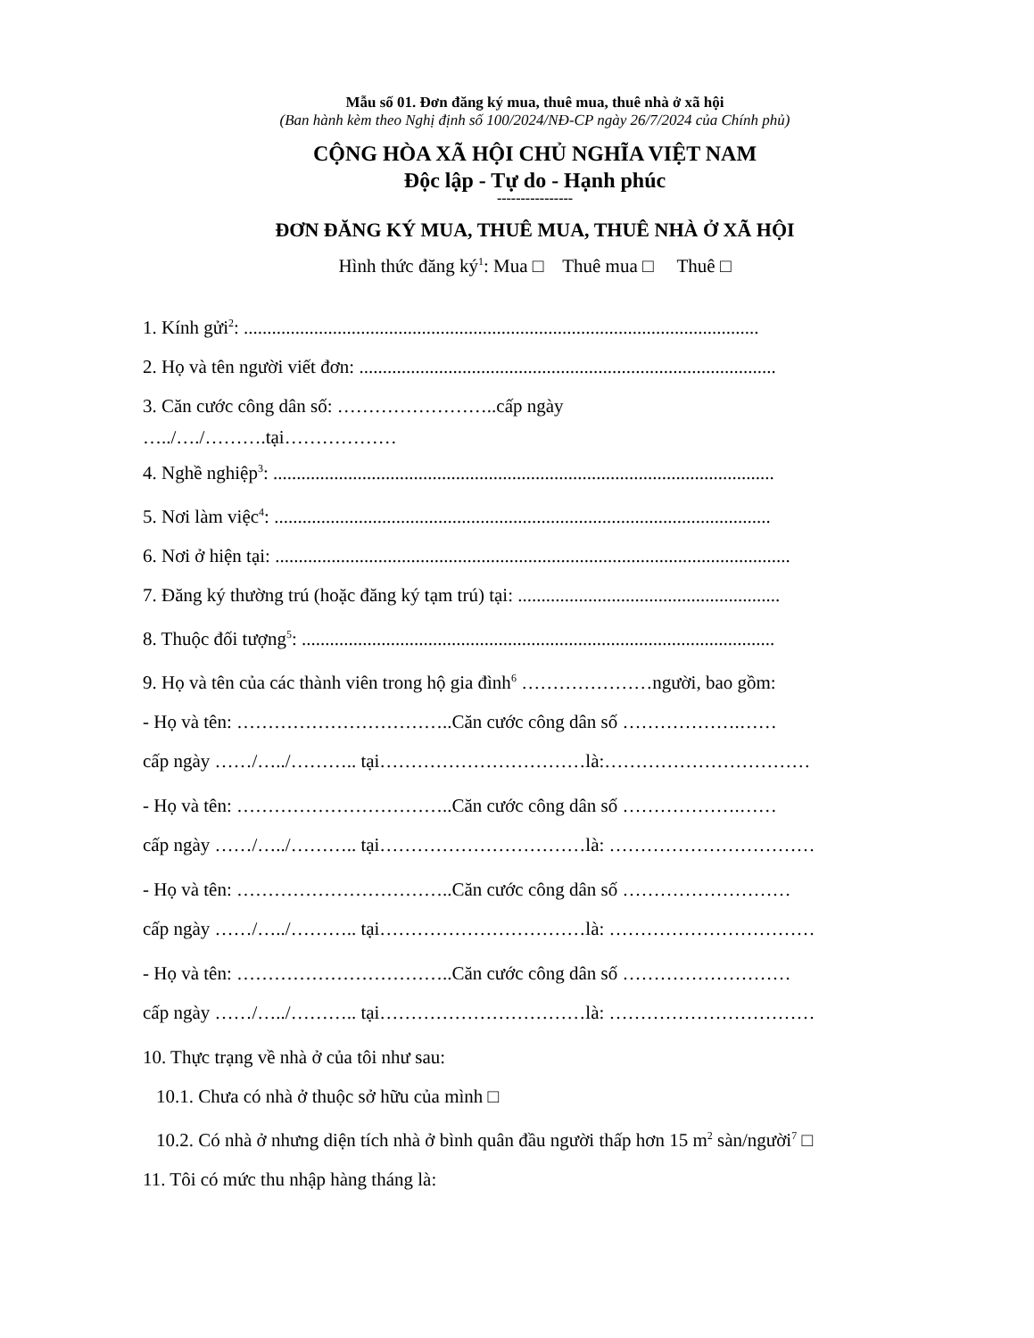Mẫu số 01. Đơn đăng ký mua, thuê mua, thuê nhà ở xã hội
(Ban hành kèm theo Nghị định số 100/2024/NĐ-CP ngày 26/7/2024 của Chính phủ)
CỘNG HÒA XÃ HỘI CHỦ NGHĨA VIỆT NAM
Độc lập - Tự do - Hạnh phúc
----------------
ĐƠN ĐĂNG KÝ MUA, THUÊ MUA, THUÊ NHÀ Ở XÃ HỘI
Hình thức đăng ký<sup>1</sup>: Mua □ Thuê mua □ Thuê □
1. Kính gửi<sup>2</sup>: ..............................................................................................................
2. Họ và tên người viết đơn: .........................................................................................
3. Căn cước công dân số: ……………………..cấp ngày
…../…./……….tại………………
4. Nghề nghiệp<sup>3</sup>: ...........................................................................................................
5. Nơi làm việc<sup>4</sup>: ..........................................................................................................
6. Nơi ở hiện tại: ..............................................................................................................
7. Đăng ký thường trú (hoặc đăng ký tạm trú) tại: ........................................................
8. Thuộc đối tượng<sup>5</sup>: .....................................................................................................
9. Họ và tên của các thành viên trong hộ gia đình<sup>6</sup> …………………người, bao gồm:
- Họ và tên: ……………………………..Căn cước công dân số ……………….……
cấp ngày ……/…../……….. tại……………………………là:……………………………
- Họ và tên: ……………………………..Căn cước công dân số ……………….……
cấp ngày ……/…../……….. tại……………………………là: ……………………………
- Họ và tên: ……………………………..Căn cước công dân số ………………………
cấp ngày ……/…../……….. tại……………………………là: ……………………………
- Họ và tên: ……………………………..Căn cước công dân số ………………………
cấp ngày ……/…../……….. tại……………………………là: ……………………………
10. Thực trạng về nhà ở của tôi như sau:
10.1. Chưa có nhà ở thuộc sở hữu của mình □
10.2. Có nhà ở nhưng diện tích nhà ở bình quân đầu người thấp hơn 15 m<sup>2</sup> sàn/người<sup>7</sup> □
11. Tôi có mức thu nhập hàng tháng là: